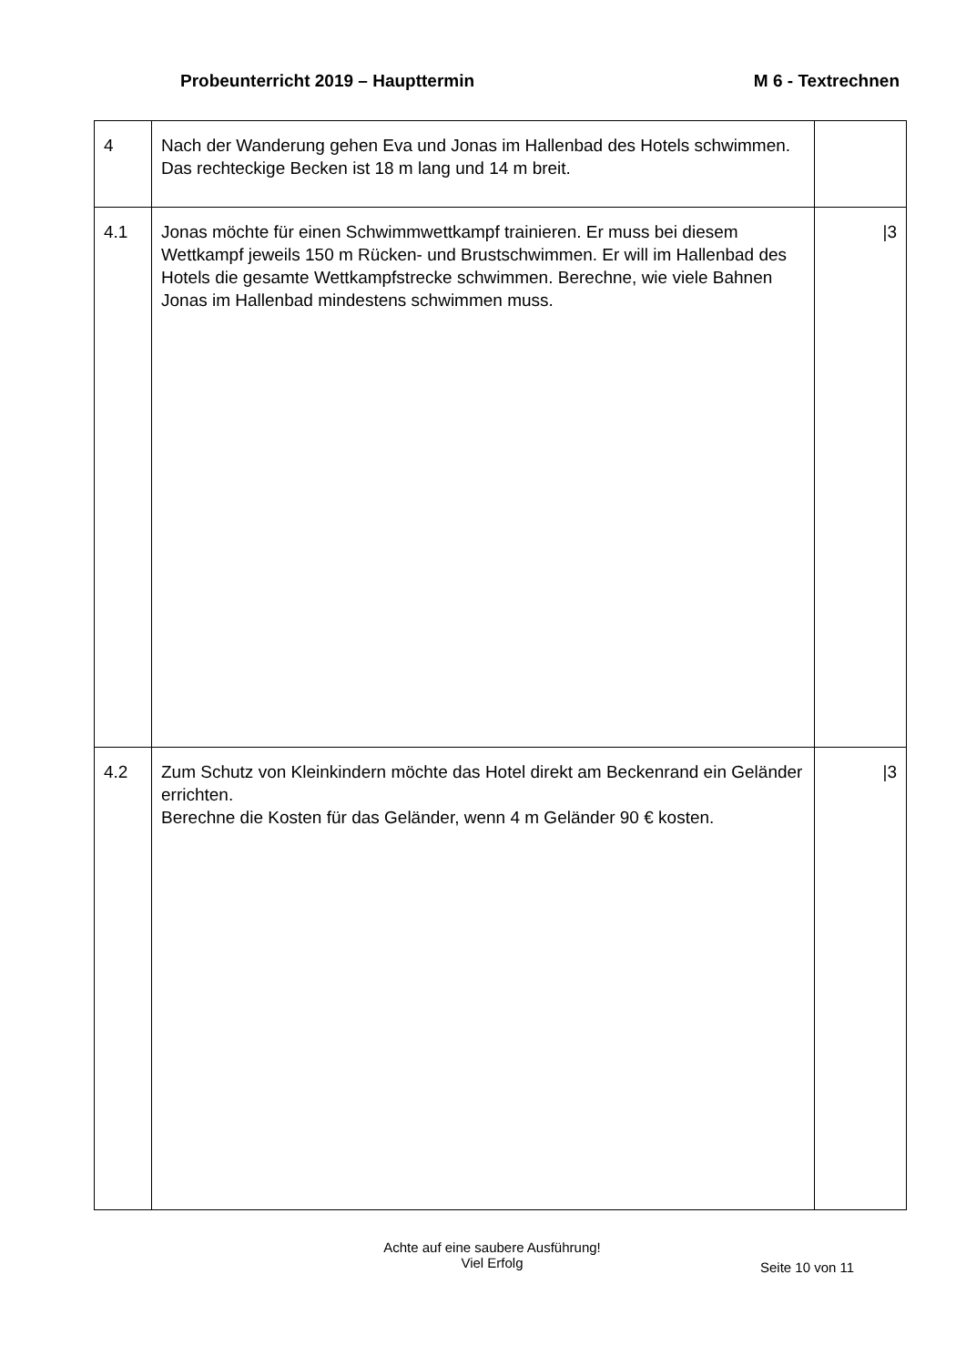Probeunterricht 2019 – Haupttermin M 6 - Textrechnen
| 4 | Nach der Wanderung gehen Eva und Jonas im Hallenbad des Hotels schwimmen. Das rechteckige Becken ist 18 m lang und 14 m breit. | |
| 4.1 | Jonas möchte für einen Schwimmwettkampf trainieren. Er muss bei diesem Wettkampf jeweils 150 m Rücken- und Brustschwimmen. Er will im Hallenbad des Hotels die gesamte Wettkampfstrecke schwimmen. Berechne, wie viele Bahnen Jonas im Hallenbad mindestens schwimmen muss. | /3 |
| 4.2 | Zum Schutz von Kleinkindern möchte das Hotel direkt am Beckenrand ein Geländer errichten. Berechne die Kosten für das Geländer, wenn 4 m Geländer 90 € kosten. | /3 |
Achte auf eine saubere Ausführung!
Viel Erfolg
Seite 10 von 11